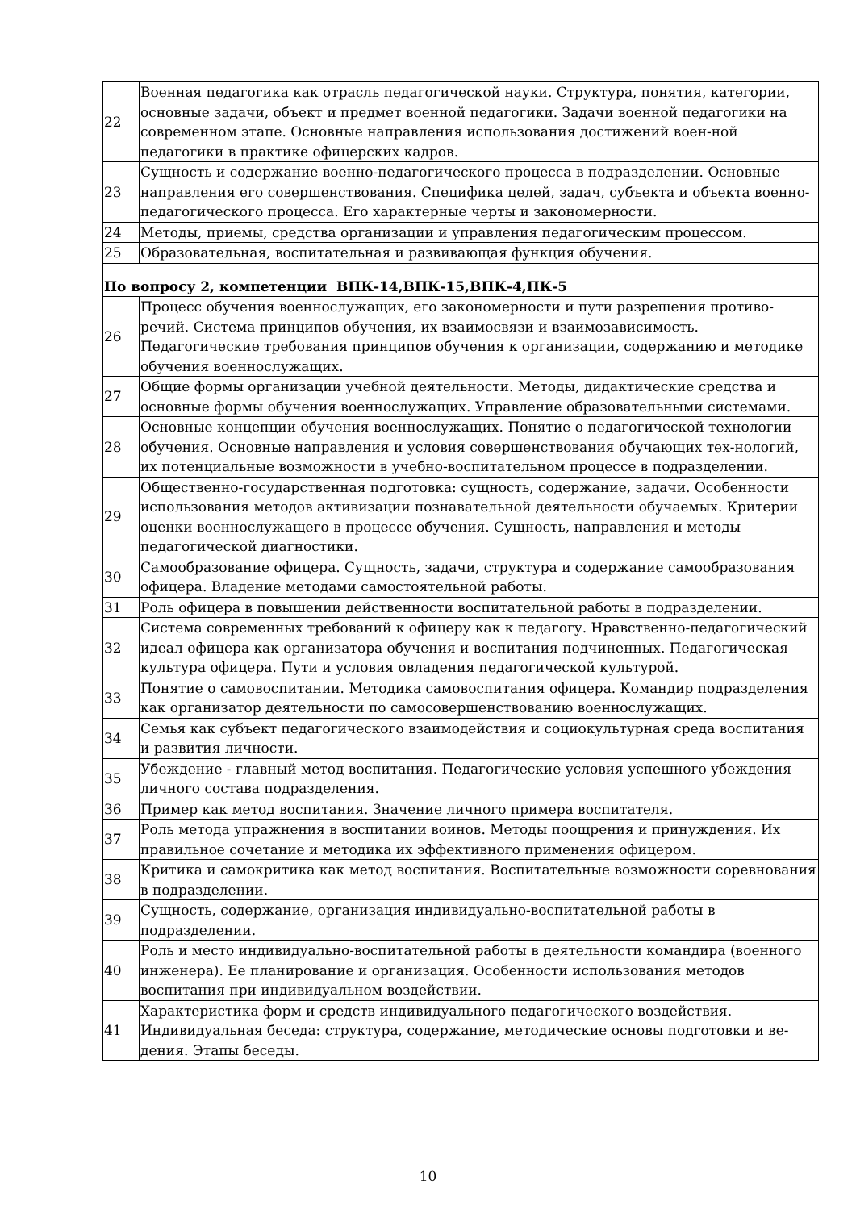| 22 | Военная педагогика как отрасль педагогической науки. Структура, понятия, категории, основные задачи, объект и предмет военной педагогики. Задачи военной педагогики на современном этапе. Основные направления использования достижений воен-ной педагогики в практике офицерских кадров. |
| 23 | Сущность и содержание военно-педагогического процесса в подразделении. Основные направления его совершенствования. Специфика целей, задач, субъекта и объекта военно-педагогического процесса. Его характерные черты и закономерности. |
| 24 | Методы, приемы, средства организации и управления педагогическим процессом. |
| 25 | Образовательная, воспитательная и развивающая функция обучения. |
| По вопросу 2, компетенции ВПК-14,ВПК-15,ВПК-4,ПК-5 | |
| 26 | Процесс обучения военнослужащих, его закономерности и пути разрешения противо-речий. Система принципов обучения, их взаимосвязи и взаимозависимость. Педагогические требования принципов обучения к организации, содержанию и методике обучения военнослужащих. |
| 27 | Общие формы организации учебной деятельности. Методы, дидактические средства и основные формы обучения военнослужащих. Управление образовательными системами. |
| 28 | Основные концепции обучения военнослужащих. Понятие о педагогической технологии обучения. Основные направления и условия совершенствования обучающих тех-нологий, их потенциальные возможности в учебно-воспитательном процессе в подразделении. |
| 29 | Общественно-государственная подготовка: сущность, содержание, задачи. Особенности использования методов активизации познавательной деятельности обучаемых. Критерии оценки военнослужащего в процессе обучения. Сущность, направления и методы педагогической диагностики. |
| 30 | Самообразование офицера. Сущность, задачи, структура и содержание самообразования офицера. Владение методами самостоятельной работы. |
| 31 | Роль офицера в повышении действенности воспитательной работы в подразделении. |
| 32 | Система современных требований к офицеру как к педагогу. Нравственно-педагогический идеал офицера как организатора обучения и воспитания подчиненных. Педагогическая культура офицера. Пути и условия овладения педагогической культурой. |
| 33 | Понятие о самовоспитании. Методика самовоспитания офицера. Командир подразделения как организатор деятельности по самосовершенствованию военнослужащих. |
| 34 | Семья как субъект педагогического взаимодействия и социокультурная среда воспитания и развития личности. |
| 35 | Убеждение - главный метод воспитания. Педагогические условия успешного убеждения личного состава подразделения. |
| 36 | Пример как метод воспитания. Значение личного примера воспитателя. |
| 37 | Роль метода упражнения в воспитании воинов. Методы поощрения и принуждения. Их правильное сочетание и методика их эффективного применения офицером. |
| 38 | Критика и самокритика как метод воспитания. Воспитательные возможности соревнования в подразделении. |
| 39 | Сущность, содержание, организация индивидуально-воспитательной работы в подразделении. |
| 40 | Роль и место индивидуально-воспитательной работы в деятельности командира (военного инженера). Ее планирование и организация. Особенности использования методов воспитания при индивидуальном воздействии. |
| 41 | Характеристика форм и средств индивидуального педагогического воздействия. Индивидуальная беседа: структура, содержание, методические основы подготовки и ве-дения. Этапы беседы. |
10